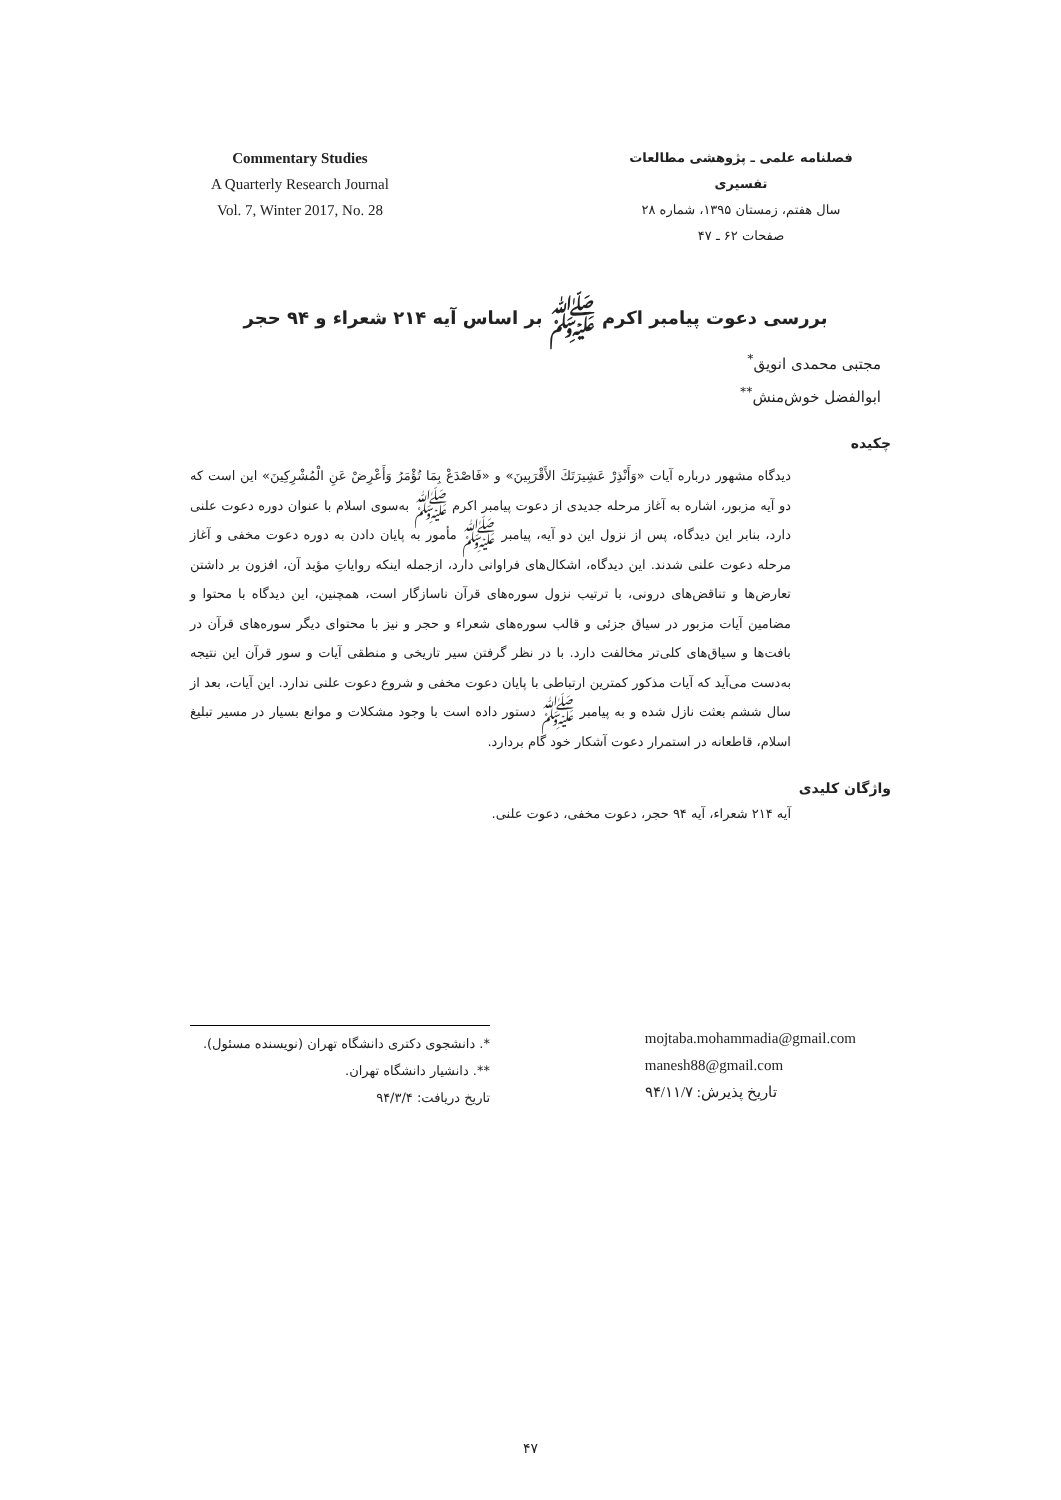Commentary Studies
A Quarterly Research Journal
Vol. 7, Winter 2017, No. 28
فصلنامه علمی ـ پژوهشی مطالعات تفسیری
سال هفتم، زمستان ۱۳۹۵، شماره ۲۸
صفحات ۶۲ ـ ۴۷
بررسی دعوت پیامبر اکرم ﷺ بر اساس آیه ۲۱۴ شعراء و ۹۴ حجر
مجتبی محمدی انویق<sup>*</sup>
ابوالفضل خوش‌منش<sup>**</sup>
چکیده
دیدگاه مشهور درباره آیات «وَأَنْذِرْ عَشِيرَتَكَ الأَقْرَبِينَ» و «فَاصْدَعْ بِمَا تُؤْمَرُ وَأَعْرِضْ عَنِ الْمُشْرِكِينَ» این است که دو آیه مزبور، اشاره به آغاز مرحله جدیدی از دعوت پیامبر اکرم ﷺ به‌سوی اسلام با عنوان دوره دعوت علنی دارد، بنابر این دیدگاه، پس از نزول این دو آیه، پیامبر ﷺ مأمور به پایان دادن به دوره دعوت مخفی و آغاز مرحله دعوت علنی شدند. این دیدگاه، اشکال‌های فراوانی دارد، ازجمله اینکه روایاتِ مؤید آن، افزون بر داشتن تعارض‌ها و تناقض‌های درونی، با ترتیب نزول سوره‌های قرآن ناسازگار است، همچنین، این دیدگاه با محتوا و مضامین آیات مزبور در سیاق جزئی و قالب سوره‌های شعراء و حجر و نیز با محتوای دیگر سوره‌های قرآن در بافت‌ها و سیاق‌های کلی‌تر مخالفت دارد. با در نظر گرفتن سیر تاریخی و منطقی آیات و سور قرآن این نتیجه به‌دست می‌آید که آیات مذکور کمترین ارتباطی با پایان دعوت مخفی و شروع دعوت علنی ندارد. این آیات، بعد از سال ششم بعثت نازل شده و به پیامبر ﷺ دستور داده است با وجود مشکلات و موانع بسیار در مسیر تبلیغ اسلام، قاطعانه در استمرار دعوت آشکار خود گام بردارد.
واژگان کلیدی
آیه ۲۱۴ شعراء، آیه ۹۴ حجر، دعوت مخفی، دعوت علنی.
*. دانشجوی دکتری دانشگاه تهران (نویسنده مسئول).
**. دانشیار دانشگاه تهران.
تاریخ دریافت: ۹۴/۳/۴
mojtaba.mohammadia@gmail.com
manesh88@gmail.com
تاریخ پذیرش: ۹۴/۱۱/۷
۴۷